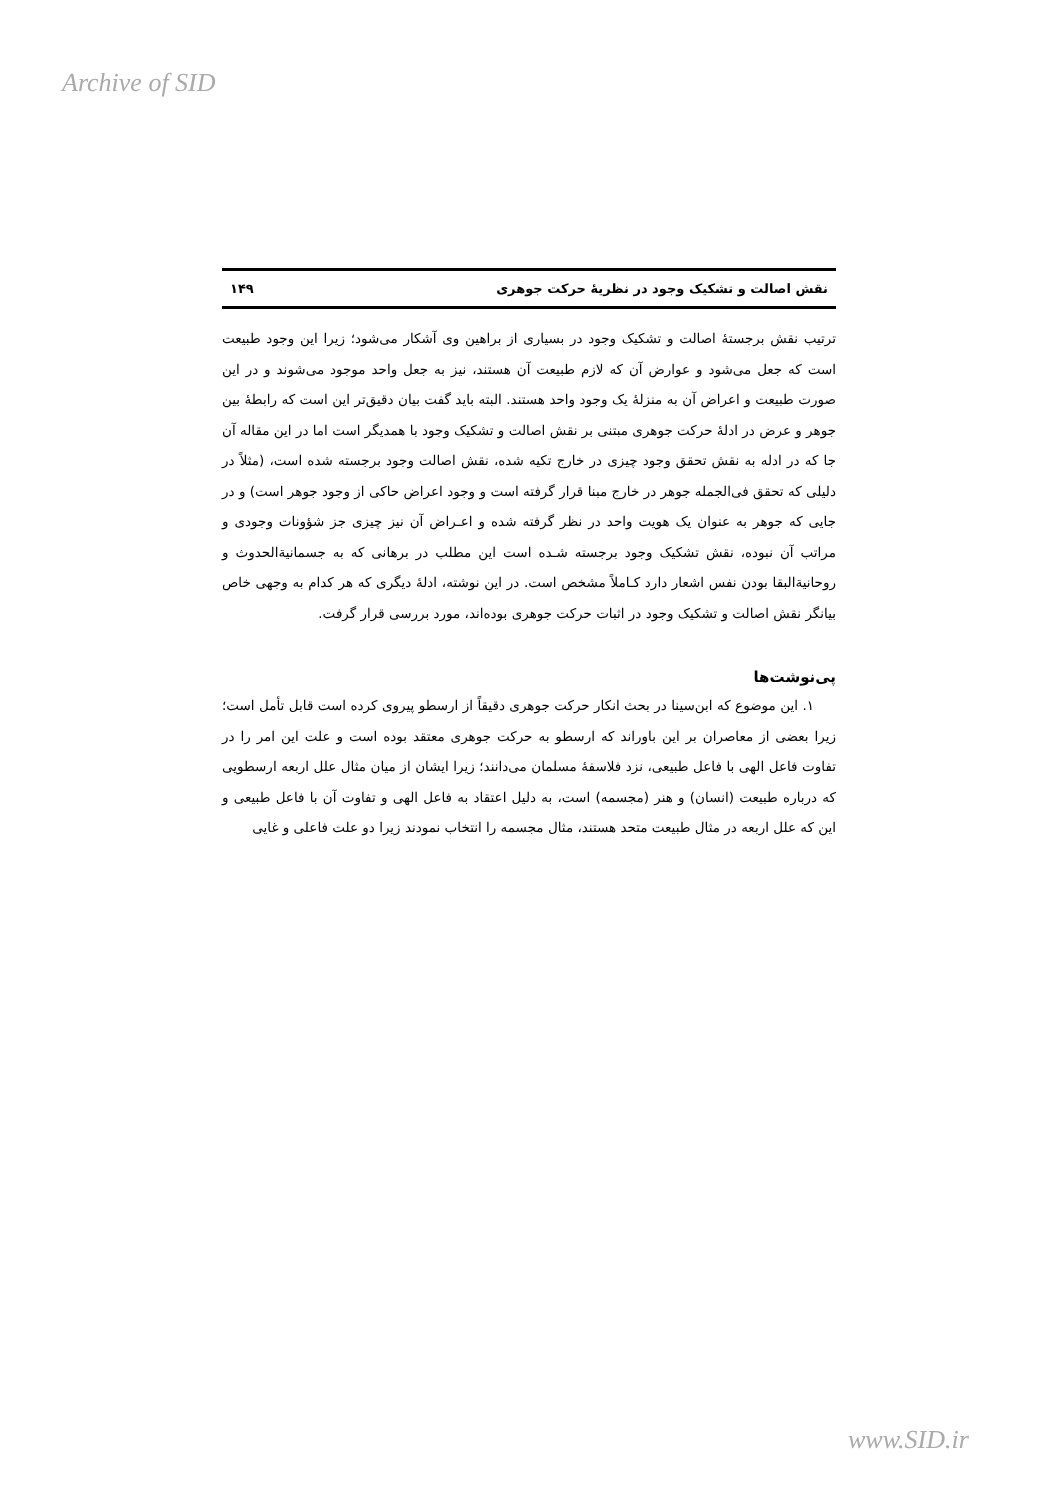Archive of SID
نقش اصالت و تشکیک وجود در نظریهٔ حرکت جوهری ۱۴۹
ترتیب نقش برجستهٔ اصالت و تشکیک وجود در بسیاری از براهین وی آشکار می‌شود؛ زیرا این وجود طبیعت است که جعل می‌شود و عوارض آن که لازم طبیعت آن هستند، نیز به جعل واحد موجود می‌شوند و در این صورت طبیعت و اعراض آن به منزلهٔ یک وجود واحد هستند. البته باید گفت بیان دقیق‌تر این است که رابطهٔ بین جوهر و عرض در ادلهٔ حرکت جوهری مبتنی بر نقش اصالت و تشکیک وجود با همدیگر است اما در این مقاله آن جا که در ادله به نقش تحقق وجود چیزی در خارج تکیه شده، نقش اصالت وجود برجسته شده است، (مثلاً در دلیلی که تحقق فی‌الجمله جوهر در خارج مبنا قرار گرفته است و وجود اعراض حاکی از وجود جوهر است) و در جایی که جوهر به عنوان یک هویت واحد در نظر گرفته شده و اعـراض آن نیز چیزی جز شؤونات وجودی و مراتب آن نبوده، نقش تشکیک وجود برجسته شـده است این مطلب در برهانی که به جسمانیةالحدوث و روحانیةالبقا بودن نفس اشعار دارد کـاملاً مشخص است. در این نوشته، ادلهٔ دیگری که هر کدام به وجهی خاص بیانگر نقش اصالت و تشکیک وجود در اثبات حرکت جوهری بوده‌اند، مورد بررسی قرار گرفت.
پی‌نوشت‌ها
۱. این موضوع که ابن‌سینا در بحث انکار حرکت جوهری دقیقاً از ارسطو پیروی کرده است قابل تأمل است؛ زیرا بعضی از معاصران بر این باوراند که ارسطو به حرکت جوهری معتقد بوده است و علت این امر را در تفاوت فاعل الهی با فاعل طبیعی، نزد فلاسفهٔ مسلمان می‌دانند؛ زیرا ایشان از میان مثال علل اربعه ارسطویی که درباره طبیعت (انسان) و هنر (مجسمه) است، به دلیل اعتقاد به فاعل الهی و تفاوت آن با فاعل طبیعی و این که علل اربعه در مثال طبیعت متحد هستند، مثال مجسمه را انتخاب نمودند زیرا دو علت فاعلی و غایی
www.SID.ir